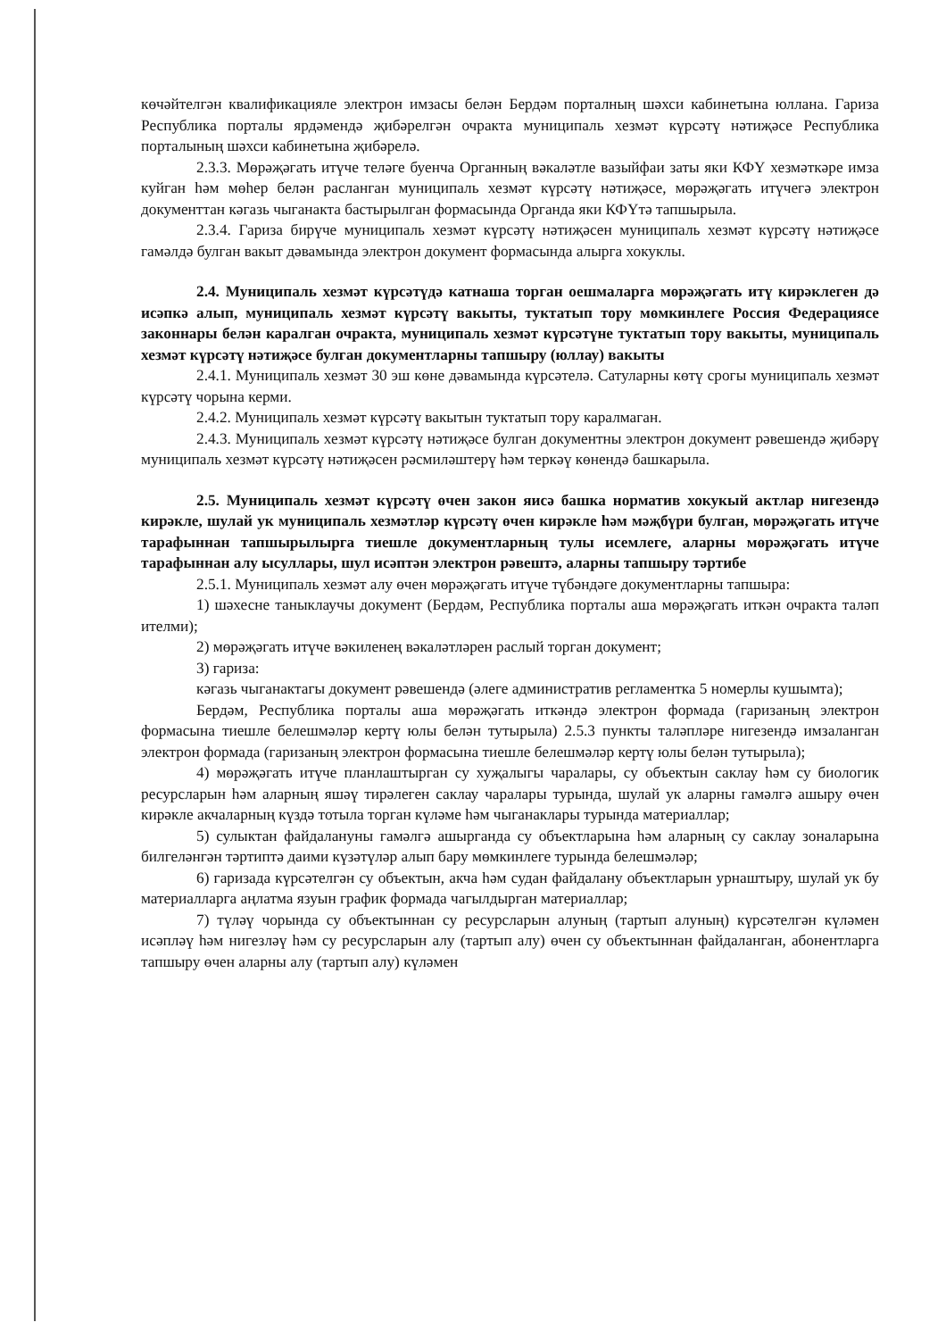көчәйтелгән квалификацияле электрон имзасы белән Бердәм порталның шәхси кабинетына юллана. Гариза Республика порталы ярдәмендә җибәрелгән очракта муниципаль хезмәт күрсәтү нәтиҗәсе Республика порталының шәхси кабинетына җибәрелә.
2.3.3. Мөрәҗәгать итүче теләге буенча Органның вәкаләтле вазыйфаи заты яки КФҮ хезмәткәре имза куйган һәм мөһер белән расланган муниципаль хезмәт күрсәтү нәтиҗәсе, мөрәҗәгать итүчегә электрон документтан кәгазь чыганакта бастырылган формасында Органда яки КФҮтә тапшырыла.
2.3.4. Гариза бирүче муниципаль хезмәт күрсәтү нәтиҗәсен муниципаль хезмәт күрсәтү нәтиҗәсе гамәлдә булган вакыт дәвамында электрон документ формасында алырга хокуклы.
2.4. Муниципаль хезмәт күрсәтүдә катнаша торган оешмаларга мөрәҗәгать итү кирәклеген дә исәпкә алып, муниципаль хезмәт күрсәтү вакыты, туктатып тору мөмкинлеге Россия Федерациясе законнары белән каралган очракта, муниципаль хезмәт күрсәтүне туктатып тору вакыты, муниципаль хезмәт күрсәтү нәтиҗәсе булган документларны тапшыру (юллау) вакыты
2.4.1. Муниципаль хезмәт 30 эш көне дәвамында күрсәтелә. Сатуларны көтү срогы муниципаль хезмәт күрсәтү чорына керми.
2.4.2. Муниципаль хезмәт күрсәтү вакытын туктатып тору каралмаган.
2.4.3. Муниципаль хезмәт күрсәтү нәтиҗәсе булган документны электрон документ рәвешендә җибәрү муниципаль хезмәт күрсәтү нәтиҗәсен рәсмиләштерү һәм теркәү көнендә башкарыла.
2.5. Муниципаль хезмәт күрсәтү өчен закон яисә башка норматив хокукый актлар нигезендә кирәкле, шулай ук муниципаль хезмәтләр күрсәтү өчен кирәкле һәм мәҗбүри булган, мөрәҗәгать итүче тарафыннан тапшырылырга тиешле документларның тулы исемлеге, аларны мөрәҗәгать итүче тарафыннан алу ысуллары, шул исәптән электрон рәвештә, аларны тапшыру тәртибе
2.5.1. Муниципаль хезмәт алу өчен мөрәҗәгать итүче түбәндәге документларны тапшыра:
1) шәхесне таныклаучы документ (Бердәм, Республика порталы аша мөрәҗәгать иткән очракта таләп ителми);
2) мөрәҗәгать итүче вәкиленең вәкаләтләрен раслый торган документ;
3) гариза:
кәгазь чыганактагы документ рәвешендә (әлеге административ регламентка 5 номерлы кушымта);
Бердәм, Республика порталы аша мөрәҗәгать иткәндә электрон формада (гаризаның электрон формасына тиешле белешмәләр кертү юлы белән тутырыла) 2.5.3 пункты таләпләре нигезендә имзаланган электрон формада (гаризаның электрон формасына тиешле белешмәләр кертү юлы белән тутырыла);
4) мөрәҗәгать итүче планлаштырган су хуҗалыгы чаралары, су объектын саклау һәм су биологик ресурсларын һәм аларның яшәү тирәлеген саклау чаралары турында, шулай ук аларны гамәлгә ашыру өчен кирәкле акчаларның күздә тотыла торган күләме һәм чыганаклары турында материаллар;
5) сулыктан файдалануны гамәлгә ашырганда су объектларына һәм аларның су саклау зоналарына билгеләнгән тәртиптә даими күзәтүләр алып бару мөмкинлеге турында белешмәләр;
6) гаризада күрсәтелгән су объектын, акча һәм судан файдалану объектларын урнаштыру, шулай ук бу материалларга аңлатма язуын график формада чагылдырган материаллар;
7) түләү чорында су объектыннан су ресурсларын алуның (тартып алуның) күрсәтелгән күләмен исәпләү һәм нигезләү һәм су ресурсларын алу (тартып алу) өчен су объектыннан файдаланган, абонентларга тапшыру өчен аларны алу (тартып алу) күләмен